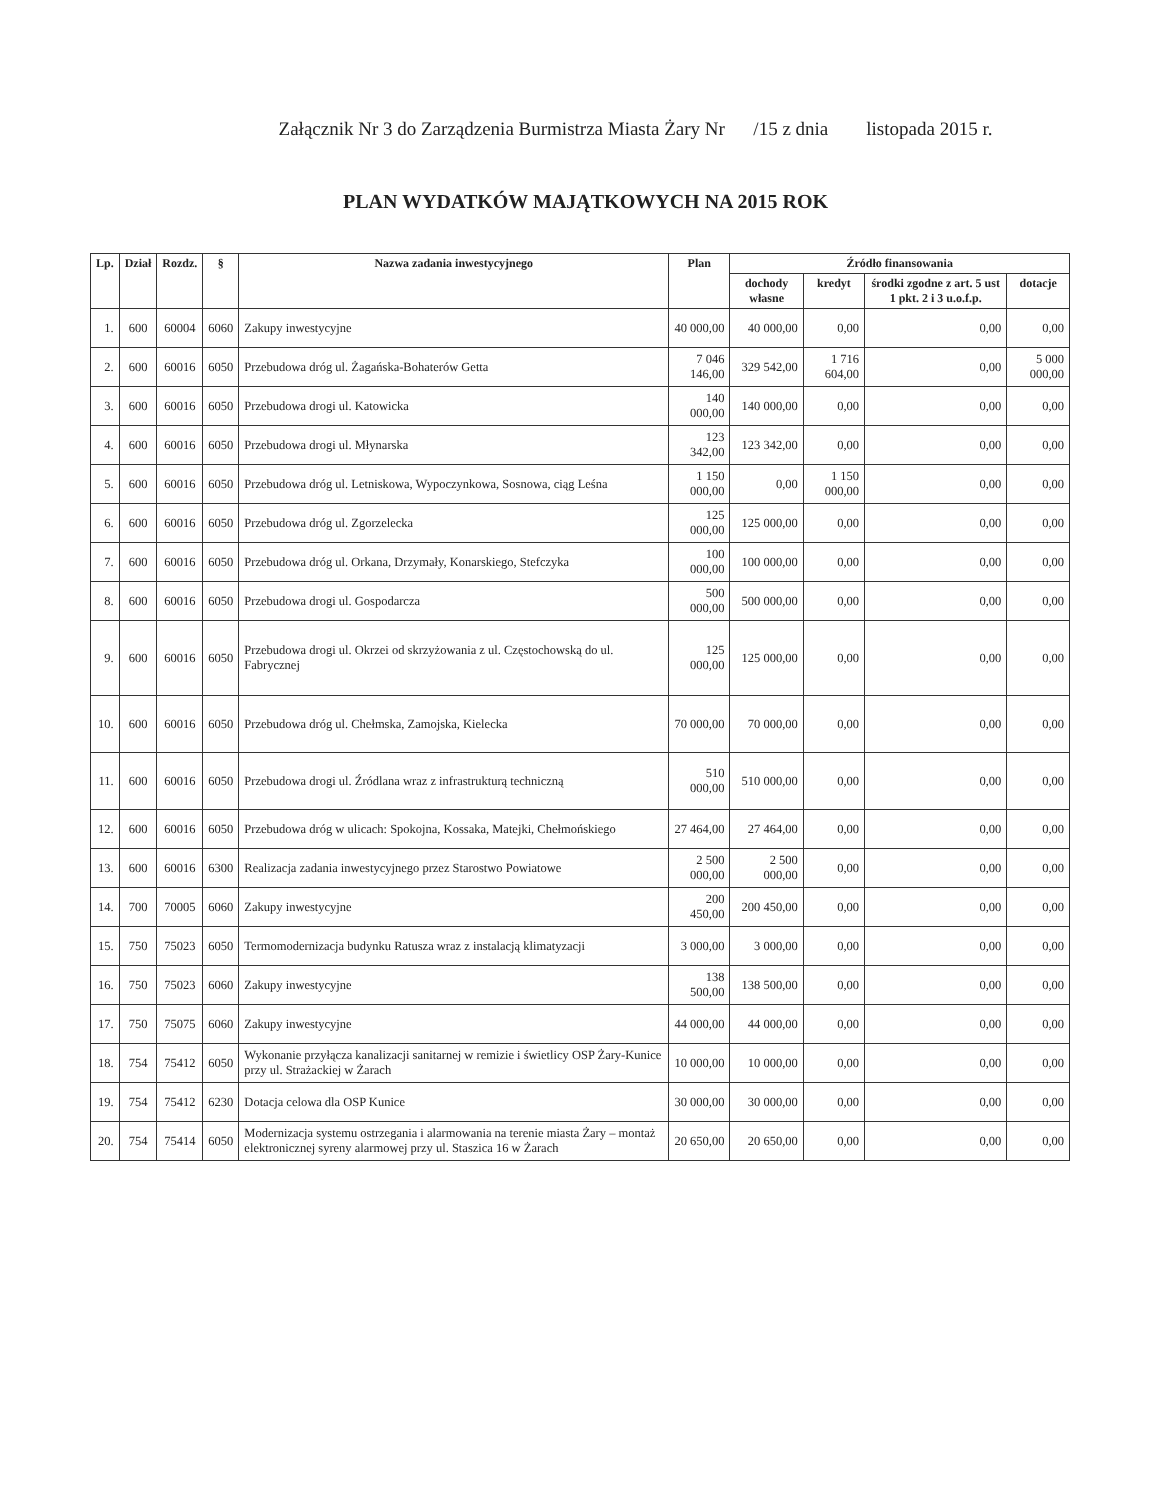Załącznik Nr 3 do Zarządzenia Burmistrza Miasta Żary Nr /15 z dnia listopada 2015 r.
PLAN WYDATKÓW MAJĄTKOWYCH NA 2015 ROK
| Lp. | Dział | Rozdz. | § | Nazwa zadania inwestycyjnego | Plan | Źródło finansowania | | | |
| --- | --- | --- | --- | --- | --- | --- | --- | --- | --- |
| | | | | | | dochody własne | kredyt | środki zgodne z art. 5 ust 1 pkt. 2 i 3 u.o.f.p. | dotacje |
| 1. | 600 | 60004 | 6060 | Zakupy inwestycyjne | 40 000,00 | 40 000,00 | 0,00 | 0,00 | 0,00 |
| 2. | 600 | 60016 | 6050 | Przebudowa dróg ul. Żagańska-Bohaterów Getta | 7 046 146,00 | 329 542,00 | 1 716 604,00 | 0,00 | 5 000 000,00 |
| 3. | 600 | 60016 | 6050 | Przebudowa drogi ul. Katowicka | 140 000,00 | 140 000,00 | 0,00 | 0,00 | 0,00 |
| 4. | 600 | 60016 | 6050 | Przebudowa drogi ul. Młynarska | 123 342,00 | 123 342,00 | 0,00 | 0,00 | 0,00 |
| 5. | 600 | 60016 | 6050 | Przebudowa dróg ul. Letniskowa, Wypoczynkowa, Sosnowa, ciąg Leśna | 1 150 000,00 | 0,00 | 1 150 000,00 | 0,00 | 0,00 |
| 6. | 600 | 60016 | 6050 | Przebudowa dróg ul. Zgorzelecka | 125 000,00 | 125 000,00 | 0,00 | 0,00 | 0,00 |
| 7. | 600 | 60016 | 6050 | Przebudowa dróg ul. Orkana, Drzymały, Konarskiego, Stefczyka | 100 000,00 | 100 000,00 | 0,00 | 0,00 | 0,00 |
| 8. | 600 | 60016 | 6050 | Przebudowa drogi ul. Gospodarcza | 500 000,00 | 500 000,00 | 0,00 | 0,00 | 0,00 |
| 9. | 600 | 60016 | 6050 | Przebudowa drogi ul. Okrzei od skrzyżowania z ul. Częstochowską do ul. Fabrycznej | 125 000,00 | 125 000,00 | 0,00 | 0,00 | 0,00 |
| 10. | 600 | 60016 | 6050 | Przebudowa dróg ul. Chełmska, Zamojska, Kielecka | 70 000,00 | 70 000,00 | 0,00 | 0,00 | 0,00 |
| 11. | 600 | 60016 | 6050 | Przebudowa drogi ul. Źródlana wraz z infrastrukturą techniczną | 510 000,00 | 510 000,00 | 0,00 | 0,00 | 0,00 |
| 12. | 600 | 60016 | 6050 | Przebudowa dróg w ulicach: Spokojna, Kossaka, Matejki, Chełmońskiego | 27 464,00 | 27 464,00 | 0,00 | 0,00 | 0,00 |
| 13. | 600 | 60016 | 6300 | Realizacja zadania inwestycyjnego przez Starostwo Powiatowe | 2 500 000,00 | 2 500 000,00 | 0,00 | 0,00 | 0,00 |
| 14. | 700 | 70005 | 6060 | Zakupy inwestycyjne | 200 450,00 | 200 450,00 | 0,00 | 0,00 | 0,00 |
| 15. | 750 | 75023 | 6050 | Termomodernizacja budynku Ratusza wraz z instalacją klimatyzacji | 3 000,00 | 3 000,00 | 0,00 | 0,00 | 0,00 |
| 16. | 750 | 75023 | 6060 | Zakupy inwestycyjne | 138 500,00 | 138 500,00 | 0,00 | 0,00 | 0,00 |
| 17. | 750 | 75075 | 6060 | Zakupy inwestycyjne | 44 000,00 | 44 000,00 | 0,00 | 0,00 | 0,00 |
| 18. | 754 | 75412 | 6050 | Wykonanie przyłącza kanalizacji sanitarnej w remizie i świetlicy OSP Żary-Kunice przy ul. Strażackiej w Żarach | 10 000,00 | 10 000,00 | 0,00 | 0,00 | 0,00 |
| 19. | 754 | 75412 | 6230 | Dotacja celowa dla OSP Kunice | 30 000,00 | 30 000,00 | 0,00 | 0,00 | 0,00 |
| 20. | 754 | 75414 | 6050 | Modernizacja systemu ostrzegania i alarmowania na terenie miasta Żary – montaż elektronicznej syreny alarmowej przy ul. Staszica 16 w Żarach | 20 650,00 | 20 650,00 | 0,00 | 0,00 | 0,00 |